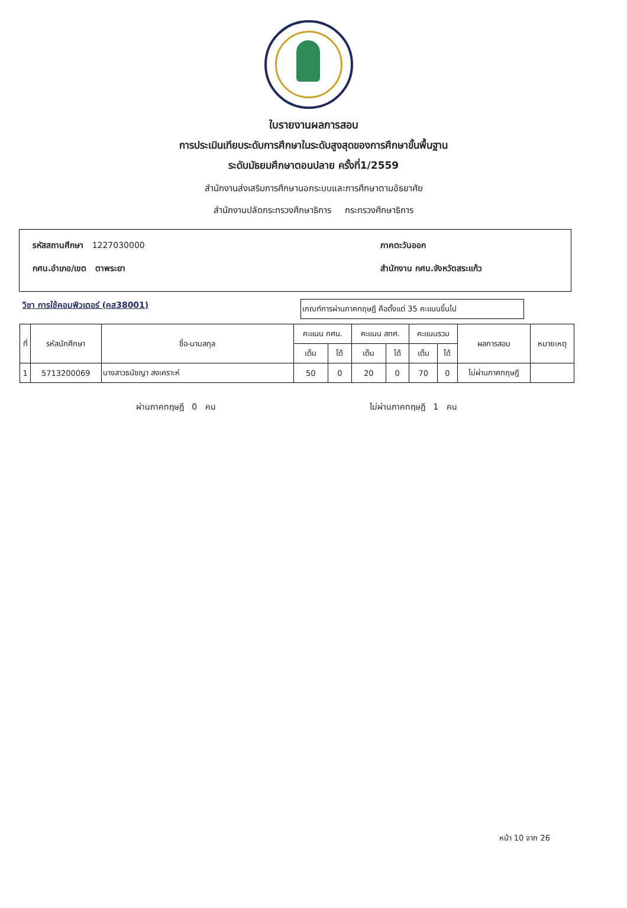ใบรายงานผลการสอบ
การประเมินเทียบระดับการศึกษาในระดับสูงสุดของการศึกษาขั้นพื้นฐาน
ระดับมัธยมศึกษาตอนปลาย ครั้งที่1/2559
สำนักงานส่งเสริมการศึกษานอกระบบและการศึกษาตามอัธยาศัย
สำนักงานปลัดกระทรวงศึกษาธิการ กระทรวงศึกษาธิการ
รหัสสถานศึกษา 1227030000
กศน.อำเภอ/เขต ตาพระยา
ภาคตะวันออก
สำนักงาน กศน.จังหวัดสระแก้ว
วิชา การใช้คอมพิวเตอร์ (คส38001)
เกณฑ์การผ่านภาคทฤษฎี คือตั้งแต่ 35 คะแนนขึ้นไป
| ที่ | รหัสนักศึกษา | ชื่อ-นามสกุล | คะแนน กศน. | | คะแนน สทศ. | | คะแนนรวม | | ผลการสอบ | หมายเหตุ |
| --- | --- | --- | --- | --- | --- | --- | --- | --- | --- | --- |
| | | | เต็ม | ได้ | เต็ม | ได้ | เต็ม | ได้ | | |
| 1 | 5713200069 | นางสาวธนัชญา สงเคราะห์ | 50 | 0 | 20 | 0 | 70 | 0 | ไม่ผ่านภาคทฤษฎี | |
ผ่านภาคทฤษฎี 0 คน ไม่ผ่านภาคทฤษฎี 1 คน
หน้า 10 จาก 26